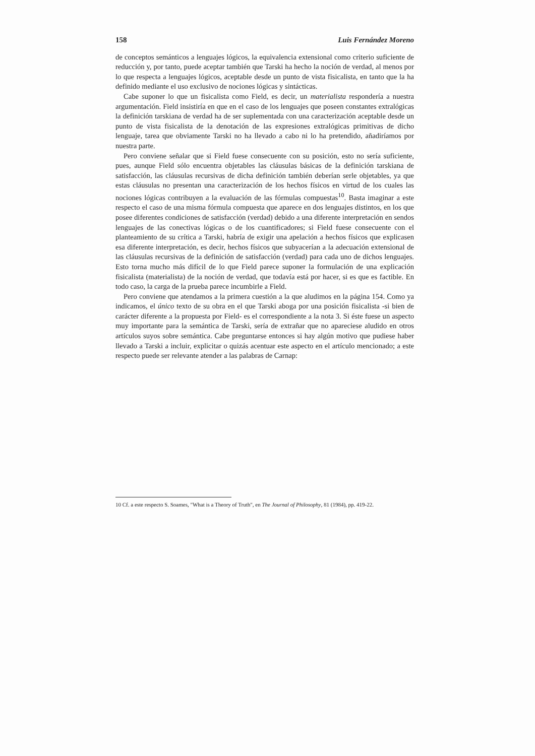158 Luis Fernández Moreno
de conceptos semánticos a lenguajes lógicos, la equivalencia extensional como criterio suficiente de reducción y, por tanto, puede aceptar también que Tarski ha hecho la noción de verdad, al menos por lo que respecta a lenguajes lógicos, aceptable desde un punto de vista fisicalista, en tanto que la ha definido mediante el uso exclusivo de nociones lógicas y sintácticas.
Cabe suponer lo que un fisicalista como Field, es decir, un materialista respondería a nuestra argumentación. Field insistiría en que en el caso de los lenguajes que poseen constantes extralógicas la definición tarskiana de verdad ha de ser suplementada con una caracterización aceptable desde un punto de vista fisicalista de la denotación de las expresiones extralógicas primitivas de dicho lenguaje, tarea que obviamente Tarski no ha llevado a cabo ni lo ha pretendido, añadiríamos por nuestra parte.
Pero conviene señalar que si Field fuese consecuente con su posición, esto no sería suficiente, pues, aunque Field sólo encuentra objetables las cláusulas básicas de la definición tarskiana de satisfacción, las cláusulas recursivas de dicha definición también deberían serle objetables, ya que estas cláusulas no presentan una caracterización de los hechos físicos en virtud de los cuales las nociones lógicas contribuyen a la evaluación de las fórmulas compuestas<sup>10</sup>. Basta imaginar a este respecto el caso de una misma fórmula compuesta que aparece en dos lenguajes distintos, en los que posee diferentes condiciones de satisfacción (verdad) debido a una diferente interpretación en sendos lenguajes de las conectivas lógicas o de los cuantificadores; si Field fuese consecuente con el planteamiento de su crítica a Tarski, habría de exigir una apelación a hechos físicos que explicasen esa diferente interpretación, es decir, hechos físicos que subyacerían a la adecuación extensional de las cláusulas recursivas de la definición de satisfacción (verdad) para cada uno de dichos lenguajes. Esto torna mucho más difícil de lo que Field parece suponer la formulación de una explicación fisicalista (materialista) de la noción de verdad, que todavía está por hacer, si es que es factible. En todo caso, la carga de la prueba parece incumbirle a Field.
Pero conviene que atendamos a la primera cuestión a la que aludimos en la página 154. Como ya indicamos, el único texto de su obra en el que Tarski aboga por una posición fisicalista -si bien de carácter diferente a la propuesta por Field- es el correspondiente a la nota 3. Si éste fuese un aspecto muy importante para la semántica de Tarski, sería de extrañar que no apareciese aludido en otros artículos suyos sobre semántica. Cabe preguntarse entonces si hay algún motivo que pudiese haber llevado a Tarski a incluir, explicitar o quizás acentuar este aspecto en el artículo mencionado; a este respecto puede ser relevante atender a las palabras de Carnap:
10 Cf. a este respecto S. Soames, "What is a Theory of Truth", en The Journal of Philosophy, 81 (1984), pp. 419-22.